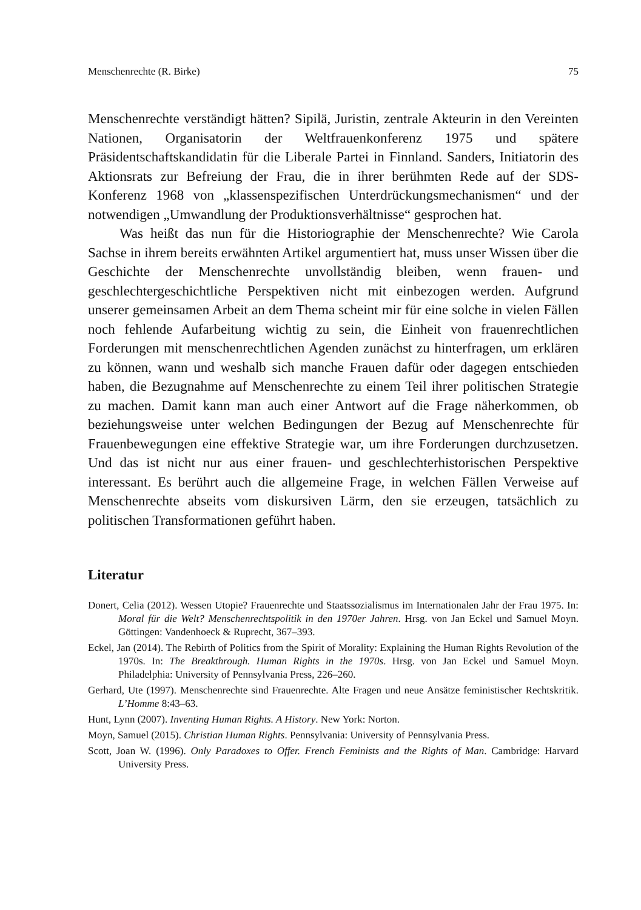Menschenrechte (R. Birke) 75
Menschenrechte verständigt hätten? Sipilä, Juristin, zentrale Akteurin in den Vereinten Nationen, Organisatorin der Weltfrauenkonferenz 1975 und spätere Präsidentschaftskandidatin für die Liberale Partei in Finnland. Sanders, Initiatorin des Aktionsrats zur Befreiung der Frau, die in ihrer berühmten Rede auf der SDS-Konferenz 1968 von „klassenspezifischen Unterdrückungsmechanismen“ und der notwendigen „Umwandlung der Produktionsverhältnisse“ gesprochen hat.
Was heißt das nun für die Historiographie der Menschenrechte? Wie Carola Sachse in ihrem bereits erwähnten Artikel argumentiert hat, muss unser Wissen über die Geschichte der Menschenrechte unvollständig bleiben, wenn frauen- und geschlechtergeschichtliche Perspektiven nicht mit einbezogen werden. Aufgrund unserer gemeinsamen Arbeit an dem Thema scheint mir für eine solche in vielen Fällen noch fehlende Aufarbeitung wichtig zu sein, die Einheit von frauenrechtlichen Forderungen mit menschenrechtlichen Agenden zunächst zu hinterfragen, um erklären zu können, wann und weshalb sich manche Frauen dafür oder dagegen entschieden haben, die Bezugnahme auf Menschenrechte zu einem Teil ihrer politischen Strategie zu machen. Damit kann man auch einer Antwort auf die Frage näherkommen, ob beziehungsweise unter welchen Bedingungen der Bezug auf Menschenrechte für Frauenbewegungen eine effektive Strategie war, um ihre Forderungen durchzusetzen. Und das ist nicht nur aus einer frauen- und geschlechterhistorischen Perspektive interessant. Es berührt auch die allgemeine Frage, in welchen Fällen Verweise auf Menschenrechte abseits vom diskursiven Lärm, den sie erzeugen, tatsächlich zu politischen Transformationen geführt haben.
Literatur
Donert, Celia (2012). Wessen Utopie? Frauenrechte und Staatssozialismus im Internationalen Jahr der Frau 1975. In: Moral für die Welt? Menschenrechtspolitik in den 1970er Jahren. Hrsg. von Jan Eckel und Samuel Moyn. Göttingen: Vandenhoeck & Ruprecht, 367–393.
Eckel, Jan (2014). The Rebirth of Politics from the Spirit of Morality: Explaining the Human Rights Revolution of the 1970s. In: The Breakthrough. Human Rights in the 1970s. Hrsg. von Jan Eckel und Samuel Moyn. Philadelphia: University of Pennsylvania Press, 226–260.
Gerhard, Ute (1997). Menschenrechte sind Frauenrechte. Alte Fragen und neue Ansätze feministischer Rechtskritik. L’Homme 8:43–63.
Hunt, Lynn (2007). Inventing Human Rights. A History. New York: Norton.
Moyn, Samuel (2015). Christian Human Rights. Pennsylvania: University of Pennsylvania Press.
Scott, Joan W. (1996). Only Paradoxes to Offer. French Feminists and the Rights of Man. Cambridge: Harvard University Press.